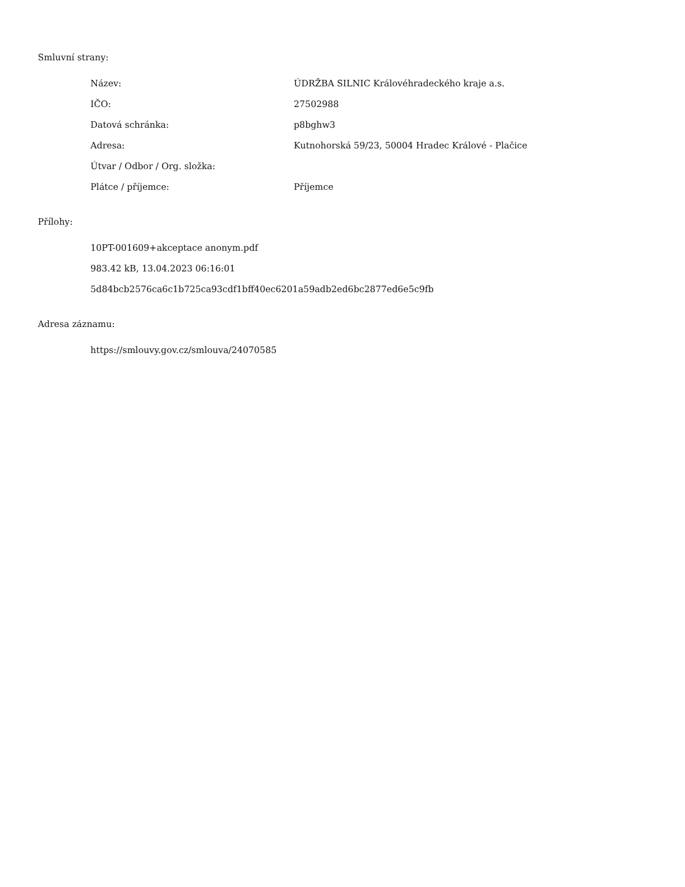Smluvní strany:
| Název: | ÚDRŽBA SILNIC Královéhradeckého kraje a.s. |
| IČO: | 27502988 |
| Datová schránka: | p8bghw3 |
| Adresa: | Kutnohorská 59/23, 50004 Hradec Králové - Plačice |
| Útvar / Odbor / Org. složka: | |
| Plátce / příjemce: | Příjemce |
Přílohy:
10PT-001609+akceptace anonym.pdf
983.42 kB, 13.04.2023 06:16:01
5d84bcb2576ca6c1b725ca93cdf1bff40ec6201a59adb2ed6bc2877ed6e5c9fb
Adresa záznamu:
https://smlouvy.gov.cz/smlouva/24070585